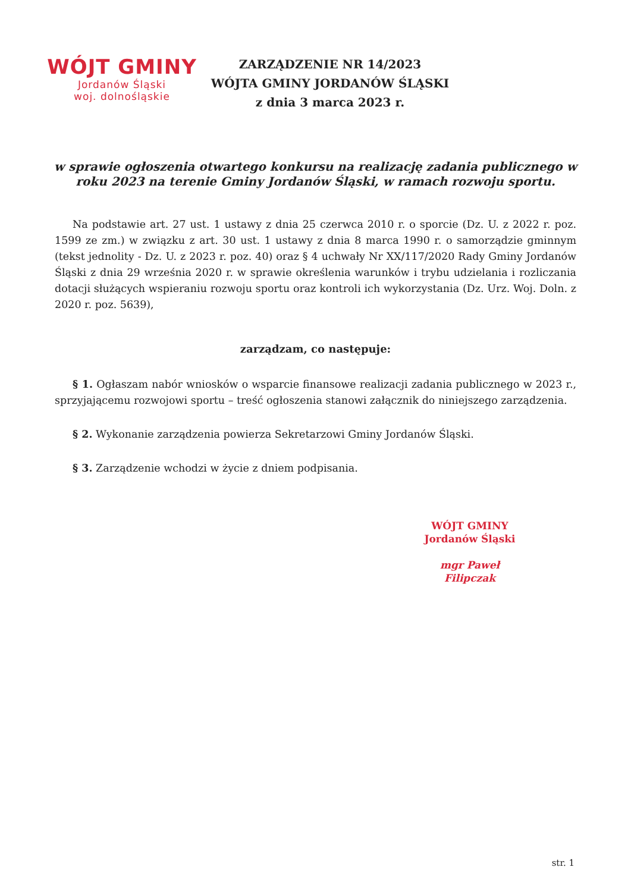WÓJT GMINY
Jordanów Śląski
woj. dolnośląskie
ZARZĄDZENIE NR 14/2023
WÓJTA GMINY JORDANÓW ŚLĄSKI
z dnia 3 marca 2023 r.
w sprawie ogłoszenia otwartego konkursu na realizację zadania publicznego w roku 2023 na terenie Gminy Jordanów Śląski, w ramach rozwoju sportu.
Na podstawie art. 27 ust. 1 ustawy z dnia 25 czerwca 2010 r. o sporcie (Dz. U. z 2022 r. poz. 1599 ze zm.) w związku z art. 30 ust. 1 ustawy z dnia 8 marca 1990 r. o samorządzie gminnym (tekst jednolity - Dz. U. z 2023 r. poz. 40) oraz § 4 uchwały Nr XX/117/2020 Rady Gminy Jordanów Śląski z dnia 29 września 2020 r. w sprawie określenia warunków i trybu udzielania i rozliczania dotacji służących wspieraniu rozwoju sportu oraz kontroli ich wykorzystania (Dz. Urz. Woj. Doln. z 2020 r. poz. 5639),
zarządzam, co następuje:
§ 1. Ogłaszam nabór wniosków o wsparcie finansowe realizacji zadania publicznego w 2023 r., sprzyjającemu rozwojowi sportu – treść ogłoszenia stanowi załącznik do niniejszego zarządzenia.
§ 2. Wykonanie zarządzenia powierza Sekretarzowi Gminy Jordanów Śląski.
§ 3. Zarządzenie wchodzi w życie z dniem podpisania.
WÓJT GMINY
Jordanów Śląski
mgr Paweł Filipczak
str. 1